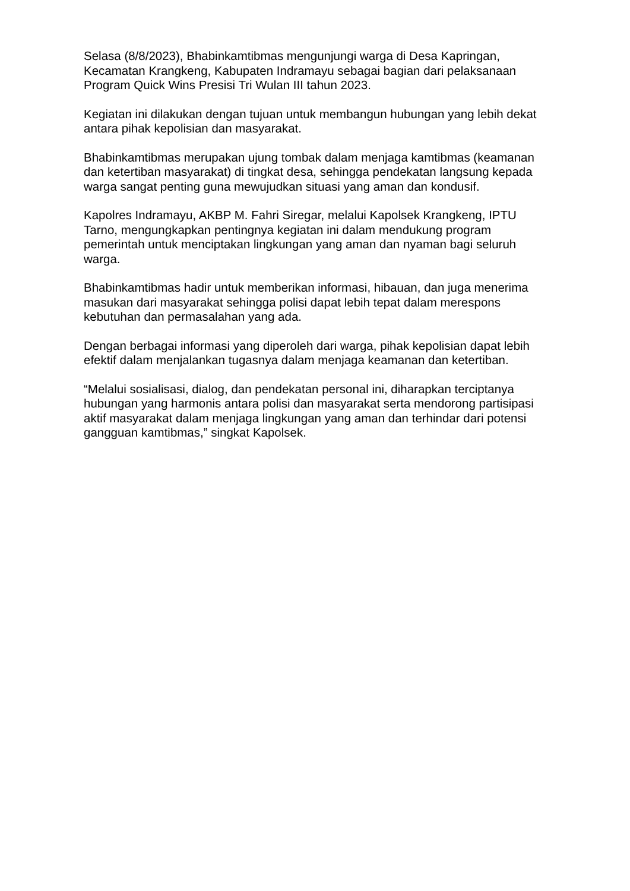Selasa (8/8/2023), Bhabinkamtibmas mengunjungi warga di Desa Kapringan, Kecamatan Krangkeng, Kabupaten Indramayu sebagai bagian dari pelaksanaan Program Quick Wins Presisi Tri Wulan III tahun 2023.
Kegiatan ini dilakukan dengan tujuan untuk membangun hubungan yang lebih dekat antara pihak kepolisian dan masyarakat.
Bhabinkamtibmas merupakan ujung tombak dalam menjaga kamtibmas (keamanan dan ketertiban masyarakat) di tingkat desa, sehingga pendekatan langsung kepada warga sangat penting guna mewujudkan situasi yang aman dan kondusif.
Kapolres Indramayu, AKBP M. Fahri Siregar, melalui Kapolsek Krangkeng, IPTU Tarno, mengungkapkan pentingnya kegiatan ini dalam mendukung program pemerintah untuk menciptakan lingkungan yang aman dan nyaman bagi seluruh warga.
Bhabinkamtibmas hadir untuk memberikan informasi, hibauan, dan juga menerima masukan dari masyarakat sehingga polisi dapat lebih tepat dalam merespons kebutuhan dan permasalahan yang ada.
Dengan berbagai informasi yang diperoleh dari warga, pihak kepolisian dapat lebih efektif dalam menjalankan tugasnya dalam menjaga keamanan dan ketertiban.
“Melalui sosialisasi, dialog, dan pendekatan personal ini, diharapkan terciptanya hubungan yang harmonis antara polisi dan masyarakat serta mendorong partisipasi aktif masyarakat dalam menjaga lingkungan yang aman dan terhindar dari potensi gangguan kamtibmas,” singkat Kapolsek.